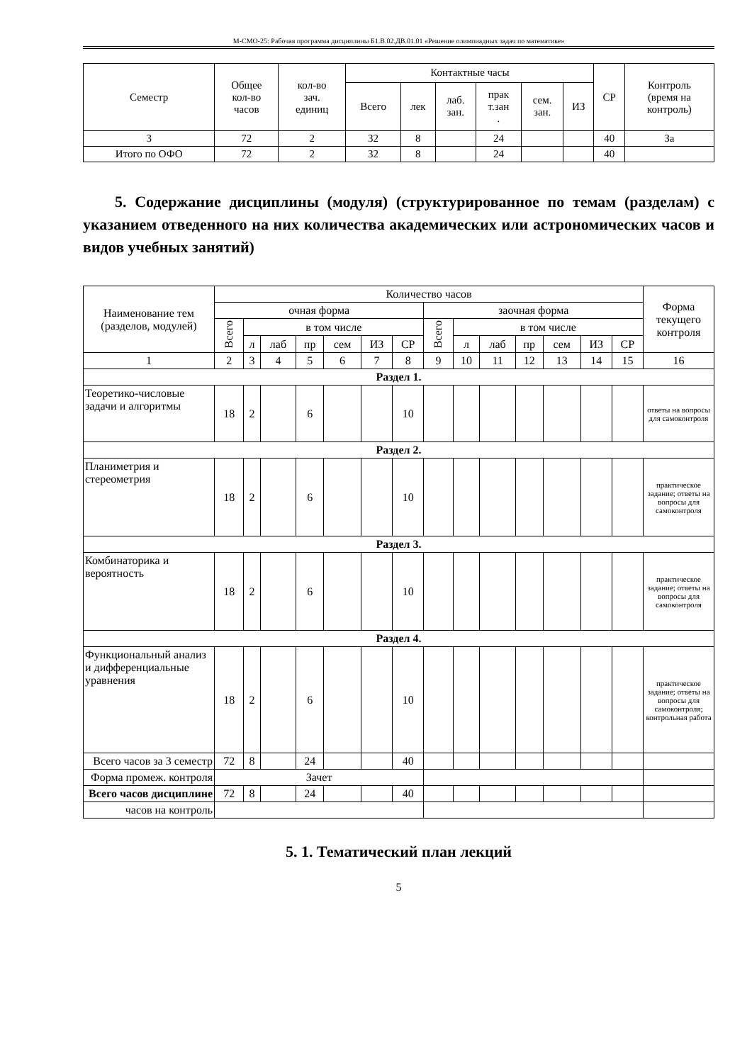М-СМО-25: Рабочая программа дисциплины Б1.В.02.ДВ.01.01 «Решение олимпиадных задач по математике»
| Семестр | Общее кол-во часов | кол-во зач. единиц | Контактные часы | | | | | | СР | Контроль (время на контроль) |
| --- | --- | --- | --- | --- | --- | --- | --- | --- | --- | --- |
| | | | Всего | лек | лаб. зан. | прак т.зан . | сем. зан. | ИЗ | | |
| 3 | 72 | 2 | 32 | 8 | | 24 | | | 40 | За |
| Итого по ОФО | 72 | 2 | 32 | 8 | | 24 | | | 40 | |
5. Содержание дисциплины (модуля) (структурированное по темам (разделам) с указанием отведенного на них количества академических или астрономических часов и видов учебных занятий)
| Наименование тем (разделов, модулей) | Количество часов | | | | | | | | | | | | | | Форма текущего контроля |
| --- | --- | --- | --- | --- | --- | --- | --- | --- | --- | --- | --- | --- | --- | --- | --- |
| | очная форма | | | | | | | заочная форма | | | | | | | |
| | Всего | в том числе | | | | | | Всего | в том числе | | | | | | |
| | | л | лаб | пр | сем | ИЗ | СР | | л | лаб | пр | сем | ИЗ | СР | |
| 1 | 2 | 3 | 4 | 5 | 6 | 7 | 8 | 9 | 10 | 11 | 12 | 13 | 14 | 15 | 16 |
| Раздел 1. | | | | | | | | | | | | | | | |
| Теоретико-числовые задачи и алгоритмы | 18 | 2 | | 6 | | | 10 | | | | | | | | ответы на вопросы для самоконтроля |
| Раздел 2. | | | | | | | | | | | | | | | |
| Планиметрия и стереометрия | 18 | 2 | | 6 | | | 10 | | | | | | | | практическое задание; ответы на вопросы для самоконтроля |
| Раздел 3. | | | | | | | | | | | | | | | |
| Комбинаторика и вероятность | 18 | 2 | | 6 | | | 10 | | | | | | | | практическое задание; ответы на вопросы для самоконтроля |
| Раздел 4. | | | | | | | | | | | | | | | |
| Функциональный анализ и дифференциальные уравнения | 18 | 2 | | 6 | | | 10 | | | | | | | | практическое задание; ответы на вопросы для самоконтроля; контрольная работа |
| Всего часов за 3 семестр | 72 | 8 | | 24 | | | 40 | | | | | | | | |
| Форма промеж. контроля | Зачет | | | | | | | | | | | | | | |
| Всего часов дисциплине | 72 | 8 | | 24 | | | 40 | | | | | | | | |
| часов на контроль | | | | | | | | | | | | | | | |
5. 1. Тематический план лекций
5